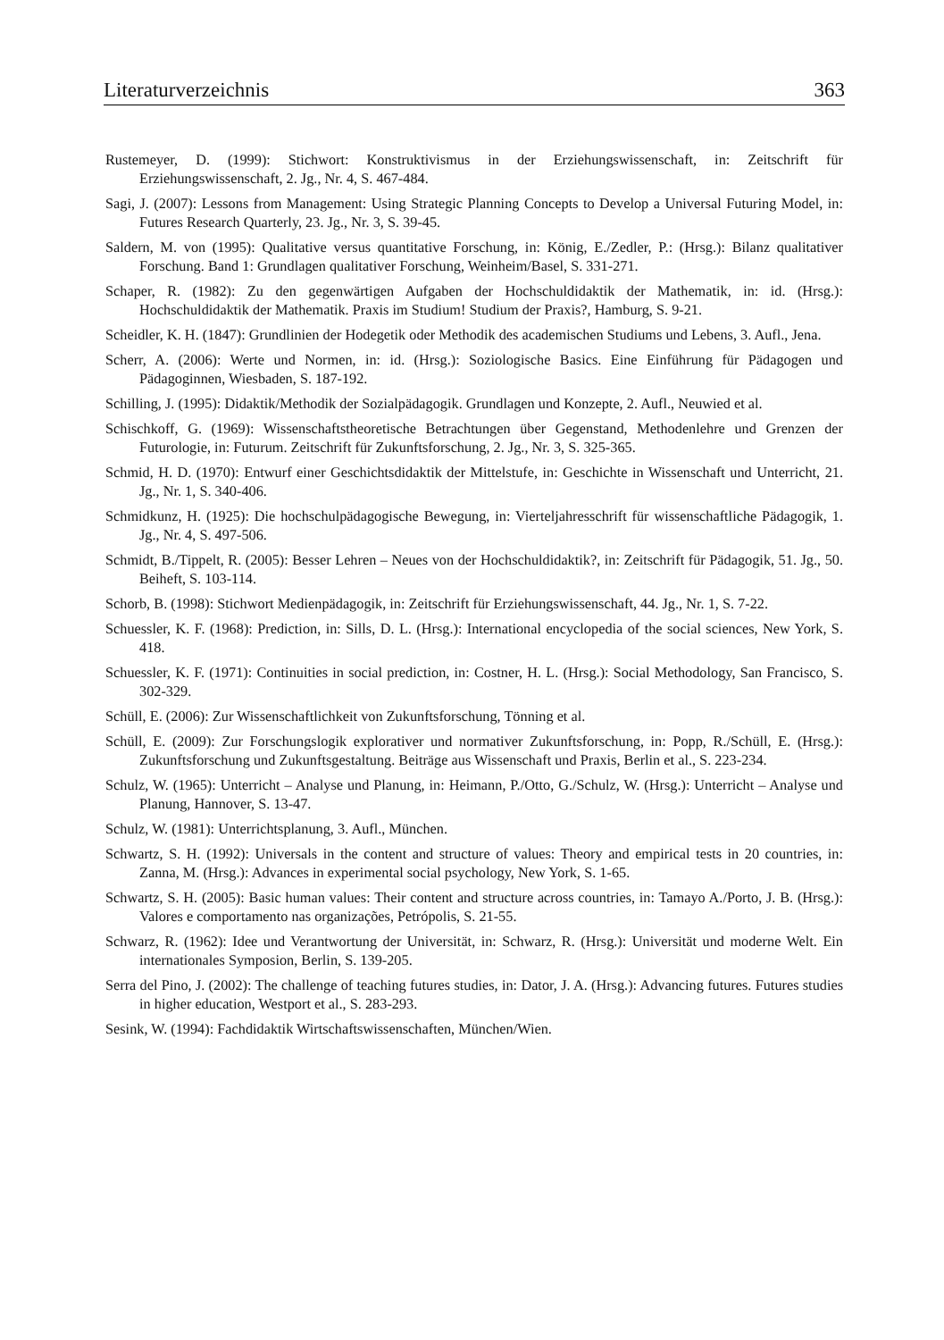Literaturverzeichnis 363
Rustemeyer, D. (1999): Stichwort: Konstruktivismus in der Erziehungswissenschaft, in: Zeitschrift für Erziehungswissenschaft, 2. Jg., Nr. 4, S. 467-484.
Sagi, J. (2007): Lessons from Management: Using Strategic Planning Concepts to Develop a Universal Futuring Model, in: Futures Research Quarterly, 23. Jg., Nr. 3, S. 39-45.
Saldern, M. von (1995): Qualitative versus quantitative Forschung, in: König, E./Zedler, P.: (Hrsg.): Bilanz qualitativer Forschung. Band 1: Grundlagen qualitativer Forschung, Weinheim/Basel, S. 331-271.
Schaper, R. (1982): Zu den gegenwärtigen Aufgaben der Hochschuldidaktik der Mathematik, in: id. (Hrsg.): Hochschuldidaktik der Mathematik. Praxis im Studium! Studium der Praxis?, Hamburg, S. 9-21.
Scheidler, K. H. (1847): Grundlinien der Hodegetik oder Methodik des academischen Studiums und Lebens, 3. Aufl., Jena.
Scherr, A. (2006): Werte und Normen, in: id. (Hrsg.): Soziologische Basics. Eine Einführung für Pädagogen und Pädagoginnen, Wiesbaden, S. 187-192.
Schilling, J. (1995): Didaktik/Methodik der Sozialpädagogik. Grundlagen und Konzepte, 2. Aufl., Neuwied et al.
Schischkoff, G. (1969): Wissenschaftstheoretische Betrachtungen über Gegenstand, Methodenlehre und Grenzen der Futurologie, in: Futurum. Zeitschrift für Zukunftsforschung, 2. Jg., Nr. 3, S. 325-365.
Schmid, H. D. (1970): Entwurf einer Geschichtsdidaktik der Mittelstufe, in: Geschichte in Wissenschaft und Unterricht, 21. Jg., Nr. 1, S. 340-406.
Schmidkunz, H. (1925): Die hochschulpädagogische Bewegung, in: Vierteljahresschrift für wissenschaftliche Pädagogik, 1. Jg., Nr. 4, S. 497-506.
Schmidt, B./Tippelt, R. (2005): Besser Lehren – Neues von der Hochschuldidaktik?, in: Zeitschrift für Pädagogik, 51. Jg., 50. Beiheft, S. 103-114.
Schorb, B. (1998): Stichwort Medienpädagogik, in: Zeitschrift für Erziehungswissenschaft, 44. Jg., Nr. 1, S. 7-22.
Schuessler, K. F. (1968): Prediction, in: Sills, D. L. (Hrsg.): International encyclopedia of the social sciences, New York, S. 418.
Schuessler, K. F. (1971): Continuities in social prediction, in: Costner, H. L. (Hrsg.): Social Methodology, San Francisco, S. 302-329.
Schüll, E. (2006): Zur Wissenschaftlichkeit von Zukunftsforschung, Tönning et al.
Schüll, E. (2009): Zur Forschungslogik explorativer und normativer Zukunftsforschung, in: Popp, R./Schüll, E. (Hrsg.): Zukunftsforschung und Zukunftsgestaltung. Beiträge aus Wissenschaft und Praxis, Berlin et al., S. 223-234.
Schulz, W. (1965): Unterricht – Analyse und Planung, in: Heimann, P./Otto, G./Schulz, W. (Hrsg.): Unterricht – Analyse und Planung, Hannover, S. 13-47.
Schulz, W. (1981): Unterrichtsplanung, 3. Aufl., München.
Schwartz, S. H. (1992): Universals in the content and structure of values: Theory and empirical tests in 20 countries, in: Zanna, M. (Hrsg.): Advances in experimental social psychology, New York, S. 1-65.
Schwartz, S. H. (2005): Basic human values: Their content and structure across countries, in: Tamayo A./Porto, J. B. (Hrsg.): Valores e comportamento nas organizações, Petrópolis, S. 21-55.
Schwarz, R. (1962): Idee und Verantwortung der Universität, in: Schwarz, R. (Hrsg.): Universität und moderne Welt. Ein internationales Symposion, Berlin, S. 139-205.
Serra del Pino, J. (2002): The challenge of teaching futures studies, in: Dator, J. A. (Hrsg.): Advancing futures. Futures studies in higher education, Westport et al., S. 283-293.
Sesink, W. (1994): Fachdidaktik Wirtschaftswissenschaften, München/Wien.